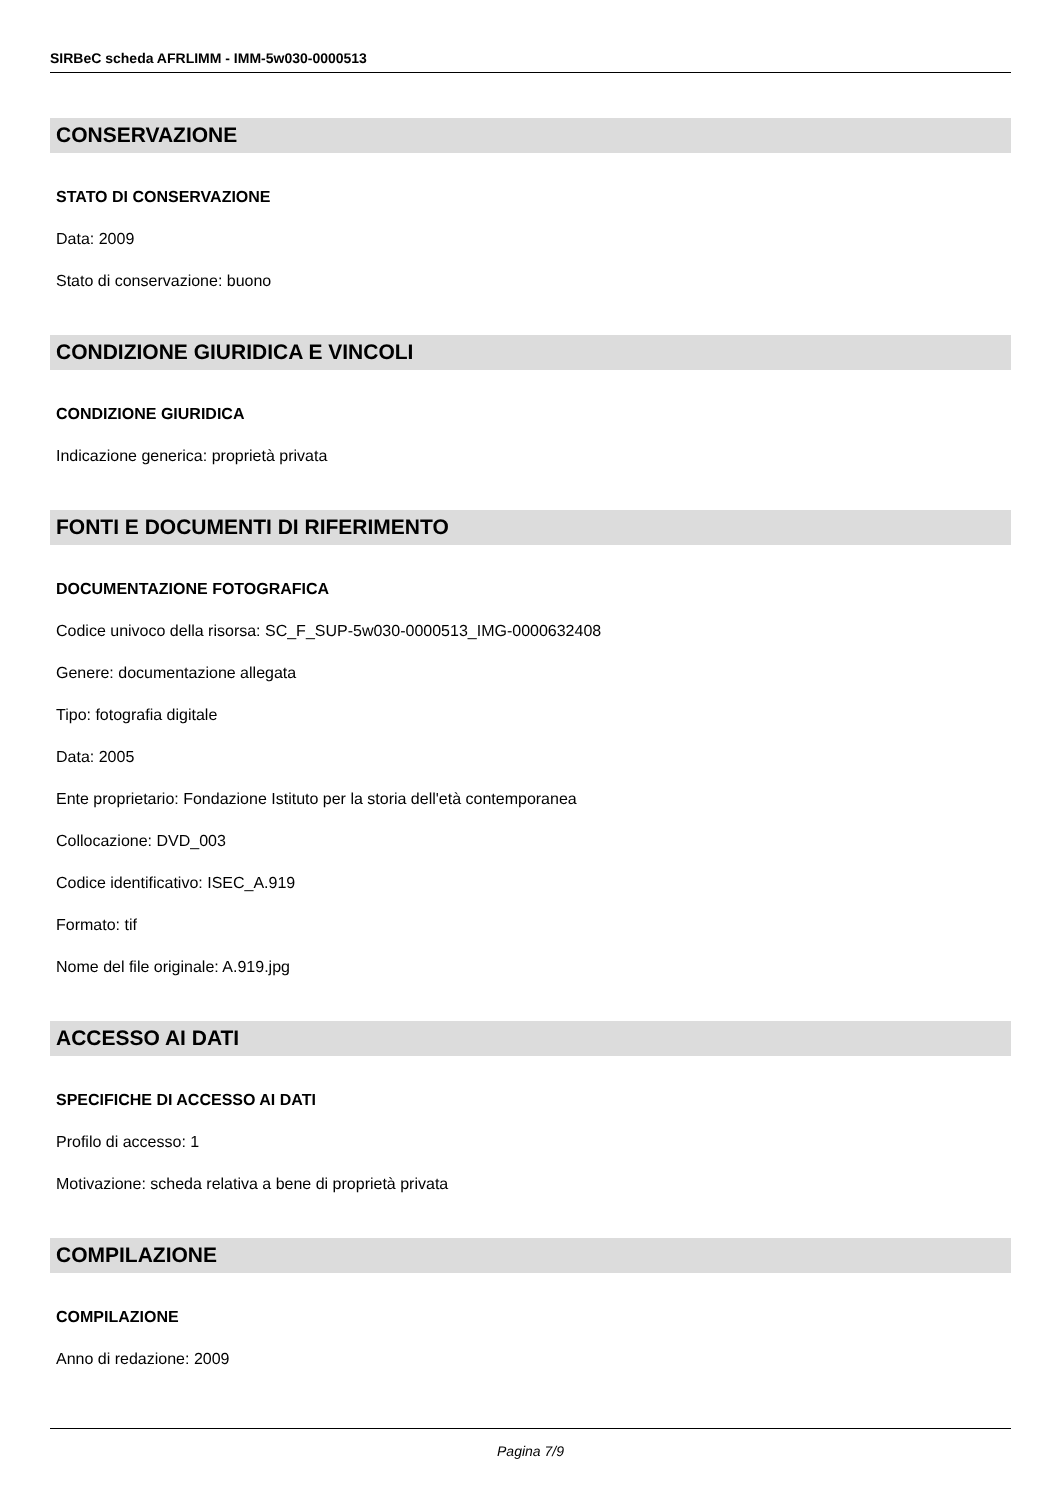SIRBeC scheda AFRLIMM - IMM-5w030-0000513
CONSERVAZIONE
STATO DI CONSERVAZIONE
Data: 2009
Stato di conservazione: buono
CONDIZIONE GIURIDICA E VINCOLI
CONDIZIONE GIURIDICA
Indicazione generica: proprietà privata
FONTI E DOCUMENTI DI RIFERIMENTO
DOCUMENTAZIONE FOTOGRAFICA
Codice univoco della risorsa: SC_F_SUP-5w030-0000513_IMG-0000632408
Genere: documentazione allegata
Tipo: fotografia digitale
Data: 2005
Ente proprietario: Fondazione Istituto per la storia dell'età contemporanea
Collocazione: DVD_003
Codice identificativo: ISEC_A.919
Formato: tif
Nome del file originale: A.919.jpg
ACCESSO AI DATI
SPECIFICHE DI ACCESSO AI DATI
Profilo di accesso: 1
Motivazione: scheda relativa a bene di proprietà privata
COMPILAZIONE
COMPILAZIONE
Anno di redazione: 2009
Pagina 7/9